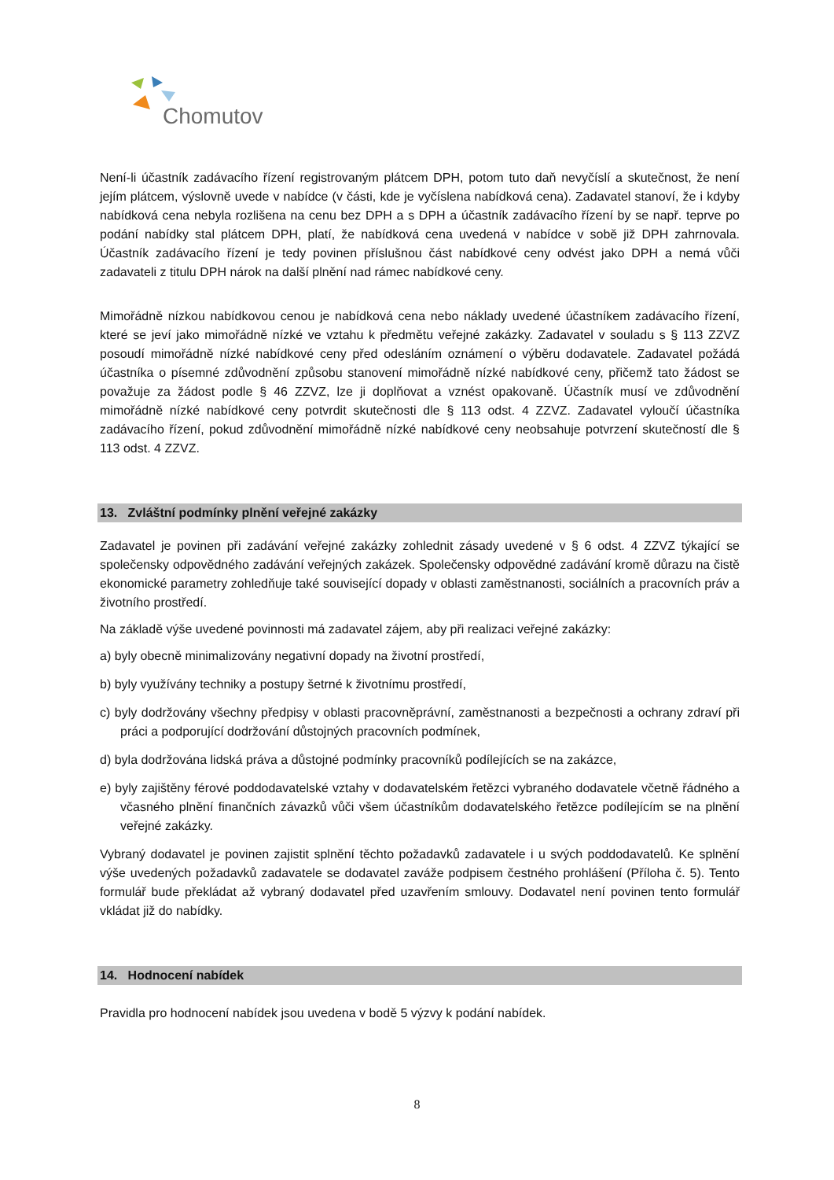Chomutov
Není-li účastník zadávacího řízení registrovaným plátcem DPH, potom tuto daň nevyčíslí a skutečnost, že není jejím plátcem, výslovně uvede v nabídce (v části, kde je vyčíslena nabídková cena). Zadavatel stanoví, že i kdyby nabídková cena nebyla rozlišena na cenu bez DPH a s DPH a účastník zadávacího řízení by se např. teprve po podání nabídky stal plátcem DPH, platí, že nabídková cena uvedená v nabídce v sobě již DPH zahrnovala. Účastník zadávacího řízení je tedy povinen příslušnou část nabídkové ceny odvést jako DPH a nemá vůči zadavateli z titulu DPH nárok na další plnění nad rámec nabídkové ceny.
Mimořádně nízkou nabídkovou cenou je nabídková cena nebo náklady uvedené účastníkem zadávacího řízení, které se jeví jako mimořádně nízké ve vztahu k předmětu veřejné zakázky. Zadavatel v souladu s § 113 ZZVZ posoudí mimořádně nízké nabídkové ceny před odesláním oznámení o výběru dodavatele. Zadavatel požádá účastníka o písemné zdůvodnění způsobu stanovení mimořádně nízké nabídkové ceny, přičemž tato žádost se považuje za žádost podle § 46 ZZVZ, lze ji doplňovat a vznést opakovaně. Účastník musí ve zdůvodnění mimořádně nízké nabídkové ceny potvrdit skutečnosti dle § 113 odst. 4 ZZVZ. Zadavatel vyloučí účastníka zadávacího řízení, pokud zdůvodnění mimořádně nízké nabídkové ceny neobsahuje potvrzení skutečností dle § 113 odst. 4 ZZVZ.
13. Zvláštní podmínky plnění veřejné zakázky
Zadavatel je povinen při zadávání veřejné zakázky zohlednit zásady uvedené v § 6 odst. 4 ZZVZ týkající se společensky odpovědného zadávání veřejných zakázek. Společensky odpovědné zadávání kromě důrazu na čistě ekonomické parametry zohledňuje také související dopady v oblasti zaměstnanosti, sociálních a pracovních práv a životního prostředí.
Na základě výše uvedené povinnosti má zadavatel zájem, aby při realizaci veřejné zakázky:
a) byly obecně minimalizovány negativní dopady na životní prostředí,
b) byly využívány techniky a postupy šetrné k životnímu prostředí,
c) byly dodržovány všechny předpisy v oblasti pracovněprávní, zaměstnanosti a bezpečnosti a ochrany zdraví při práci a podporující dodržování důstojných pracovních podmínek,
d) byla dodržována lidská práva a důstojné podmínky pracovníků podílejících se na zakázce,
e) byly zajištěny férové poddodavatelské vztahy v dodavatelském řetězci vybraného dodavatele včetně řádného a včasného plnění finančních závazků vůči všem účastníkům dodavatelského řetězce podílejícím se na plnění veřejné zakázky.
Vybraný dodavatel je povinen zajistit splnění těchto požadavků zadavatele i u svých poddodavatelů. Ke splnění výše uvedených požadavků zadavatele se dodavatel zaváže podpisem čestného prohlášení (Příloha č. 5). Tento formulář bude překládat až vybraný dodavatel před uzavřením smlouvy. Dodavatel není povinen tento formulář vkládat již do nabídky.
14. Hodnocení nabídek
Pravidla pro hodnocení nabídek jsou uvedena v bodě 5 výzvy k podání nabídek.
8